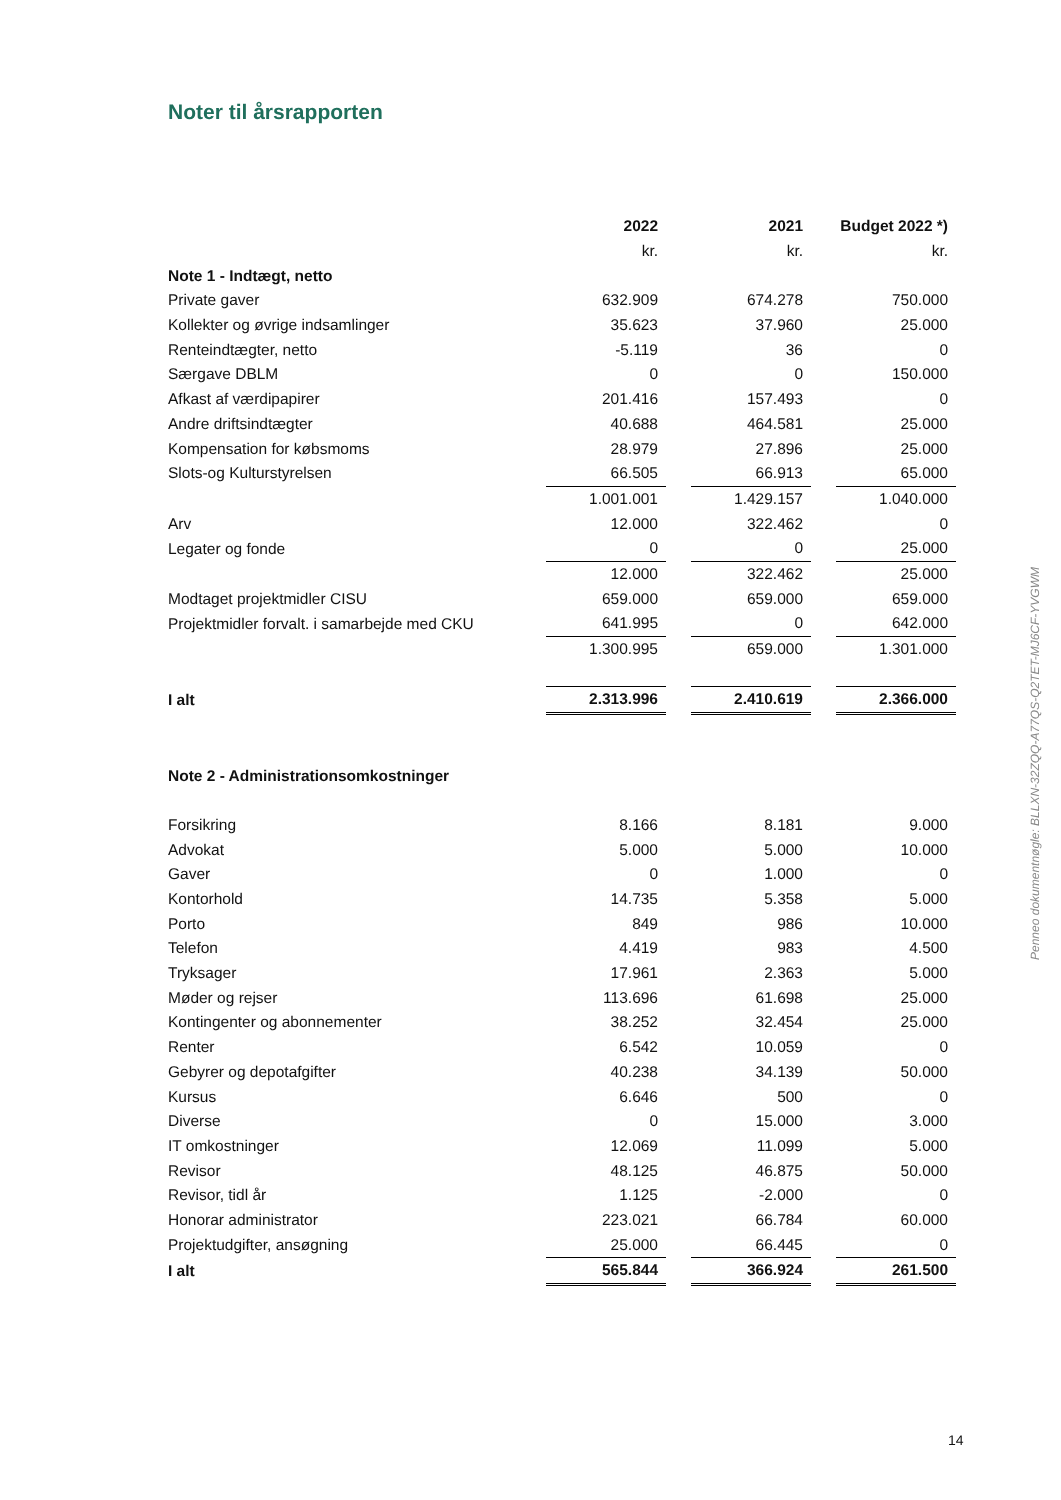Noter til årsrapporten
| | 2022 | | 2021 | | Budget 2022 *) |
| | kr. | | kr. | | kr. |
| Note 1 - Indtægt, netto | | | | | |
| Private gaver | 632.909 | | 674.278 | | 750.000 |
| Kollekter og øvrige indsamlinger | 35.623 | | 37.960 | | 25.000 |
| Renteindtægter, netto | -5.119 | | 36 | | 0 |
| Særgave DBLM | 0 | | 0 | | 150.000 |
| Afkast af værdipapirer | 201.416 | | 157.493 | | 0 |
| Andre driftsindtægter | 40.688 | | 464.581 | | 25.000 |
| Kompensation for købsmoms | 28.979 | | 27.896 | | 25.000 |
| Slots-og Kulturstyrelsen | 66.505 | | 66.913 | | 65.000 |
| | 1.001.001 | | 1.429.157 | | 1.040.000 |
| Arv | 12.000 | | 322.462 | | 0 |
| Legater og fonde | 0 | | 0 | | 25.000 |
| | 12.000 | | 322.462 | | 25.000 |
| Modtaget projektmidler CISU | 659.000 | | 659.000 | | 659.000 |
| Projektmidler forvalt. i samarbejde med CKU | 641.995 | | 0 | | 642.000 |
| | 1.300.995 | | 659.000 | | 1.301.000 |
| I alt | 2.313.996 | | 2.410.619 | | 2.366.000 |
| Note 2 - Administrationsomkostninger | | | | | |
| Forsikring | 8.166 | | 8.181 | | 9.000 |
| Advokat | 5.000 | | 5.000 | | 10.000 |
| Gaver | 0 | | 1.000 | | 0 |
| Kontorhold | 14.735 | | 5.358 | | 5.000 |
| Porto | 849 | | 986 | | 10.000 |
| Telefon | 4.419 | | 983 | | 4.500 |
| Tryksager | 17.961 | | 2.363 | | 5.000 |
| Møder og rejser | 113.696 | | 61.698 | | 25.000 |
| Kontingenter og abonnementer | 38.252 | | 32.454 | | 25.000 |
| Renter | 6.542 | | 10.059 | | 0 |
| Gebyrer og depotafgifter | 40.238 | | 34.139 | | 50.000 |
| Kursus | 6.646 | | 500 | | 0 |
| Diverse | 0 | | 15.000 | | 3.000 |
| IT omkostninger | 12.069 | | 11.099 | | 5.000 |
| Revisor | 48.125 | | 46.875 | | 50.000 |
| Revisor, tidl år | 1.125 | | -2.000 | | 0 |
| Honorar administrator | 223.021 | | 66.784 | | 60.000 |
| Projektudgifter, ansøgning | 25.000 | | 66.445 | | 0 |
| I alt | 565.844 | | 366.924 | | 261.500 |
Penneo dokumentnøgle: BLLXN-32ZQQ-A77QS-Q2TET-MJ6CF-YVGWM
14